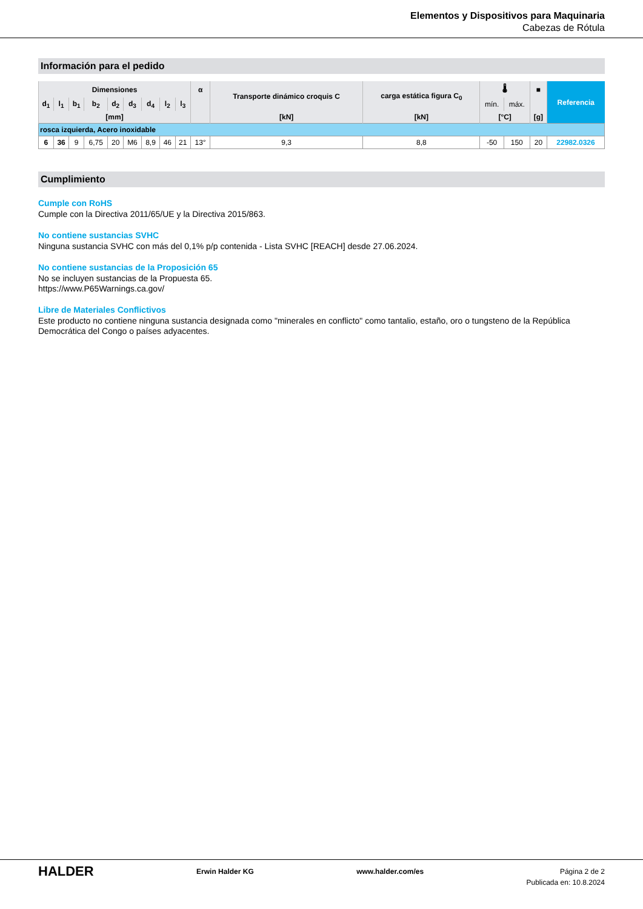Elementos y Dispositivos para Maquinaria
Cabezas de Rótula
Información para el pedido
| Dimensiones | | | | | | | | | α | Transporte dinámico croquis C | carga estática figura C<sub>0</sub> | 🌡 | | ■ | Referencia |
| --- | --- | --- | --- | --- | --- | --- | --- | --- | --- | --- | --- | --- | --- | --- | --- |
| d<sub>1</sub> | l<sub>1</sub> | b<sub>1</sub> | b<sub>2</sub> | d<sub>2</sub> | d<sub>3</sub> | d<sub>4</sub> | l<sub>2</sub> | l<sub>3</sub> | | | | mín. | máx. | | |
| [mm] | | | | | | | | | | [kN] | [kN] | [°C] | | [g] | |
| rosca izquierda, Acero inoxidable | | | | | | | | | | | | | | | |
| 6 | 36 | 9 | 6,75 | 20 | M6 | 8,9 | 46 | 21 | 13° | 9,3 | 8,8 | -50 | 150 | 20 | 22982.0326 |
Cumplimiento
Cumple con RoHS
Cumple con la Directiva 2011/65/UE y la Directiva 2015/863.
No contiene sustancias SVHC
Ninguna sustancia SVHC con más del 0,1% p/p contenida - Lista SVHC [REACH] desde 27.06.2024.
No contiene sustancias de la Proposición 65
No se incluyen sustancias de la Propuesta 65.
https://www.P65Warnings.ca.gov/
Libre de Materiales Conflictivos
Este producto no contiene ninguna sustancia designada como "minerales en conflicto" como tantalio, estaño, oro o tungsteno de la República Democrática del Congo o países adyacentes.
HALDER
Erwin Halder KG www.halder.com/es Página 2 de 2
Publicada en: 10.8.2024